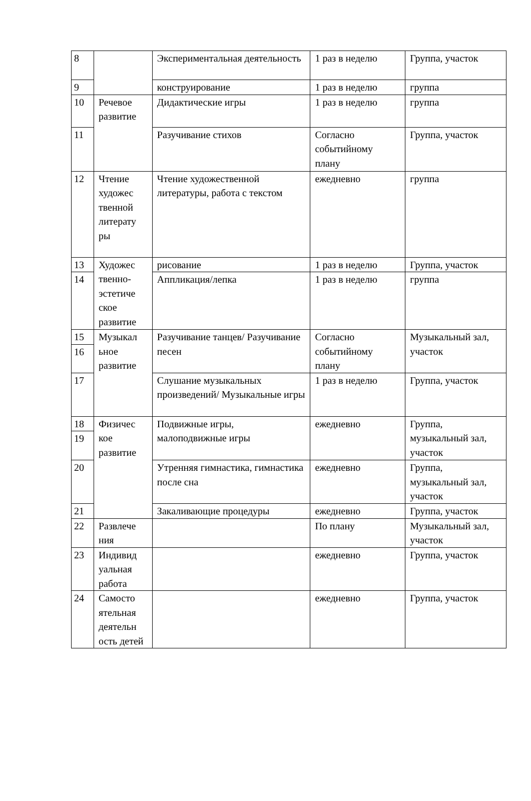| 8 | | Экспериментальная деятельность | 1 раз в неделю | Группа, участок |
| 9 | | конструирование | 1 раз в неделю | группа |
| 10 | Речевое развитие | Дидактические игры | 1 раз в неделю | группа |
| 11 | | Разучивание стихов | Согласно событийному плану | Группа, участок |
| 12 | Чтение художес твенной литерату ры | Чтение художественной литературы, работа с текстом | ежедневно | группа |
| 13 | Художес твенно-эстетиче ское развитие | рисование | 1 раз в неделю | Группа, участок |
| 14 | | Аппликация/лепка | 1 раз в неделю | группа |
| 15 | Музыкал ьное развитие | Разучивание танцев/ Разучивание песен | Согласно событийному плану | Музыкальный зал, участок |
| 16 | | | | |
| 17 | | Слушание музыкальных произведений/ Музыкальные игры | 1 раз в неделю | Группа, участок |
| 18 | Физичес кое развитие | Подвижные игры, малоподвижные игры | ежедневно | Группа, музыкальный зал, участок |
| 19 | | | | |
| 20 | | Утренняя гимнастика, гимнастика после сна | ежедневно | Группа, музыкальный зал, участок |
| 21 | | Закаливающие процедуры | ежедневно | Группа, участок |
| 22 | Развлече ния | | По плану | Музыкальный зал, участок |
| 23 | Индивид уальная работа | | ежедневно | Группа, участок |
| 24 | Самосто ятельная деятельн ость детей | | ежедневно | Группа, участок |